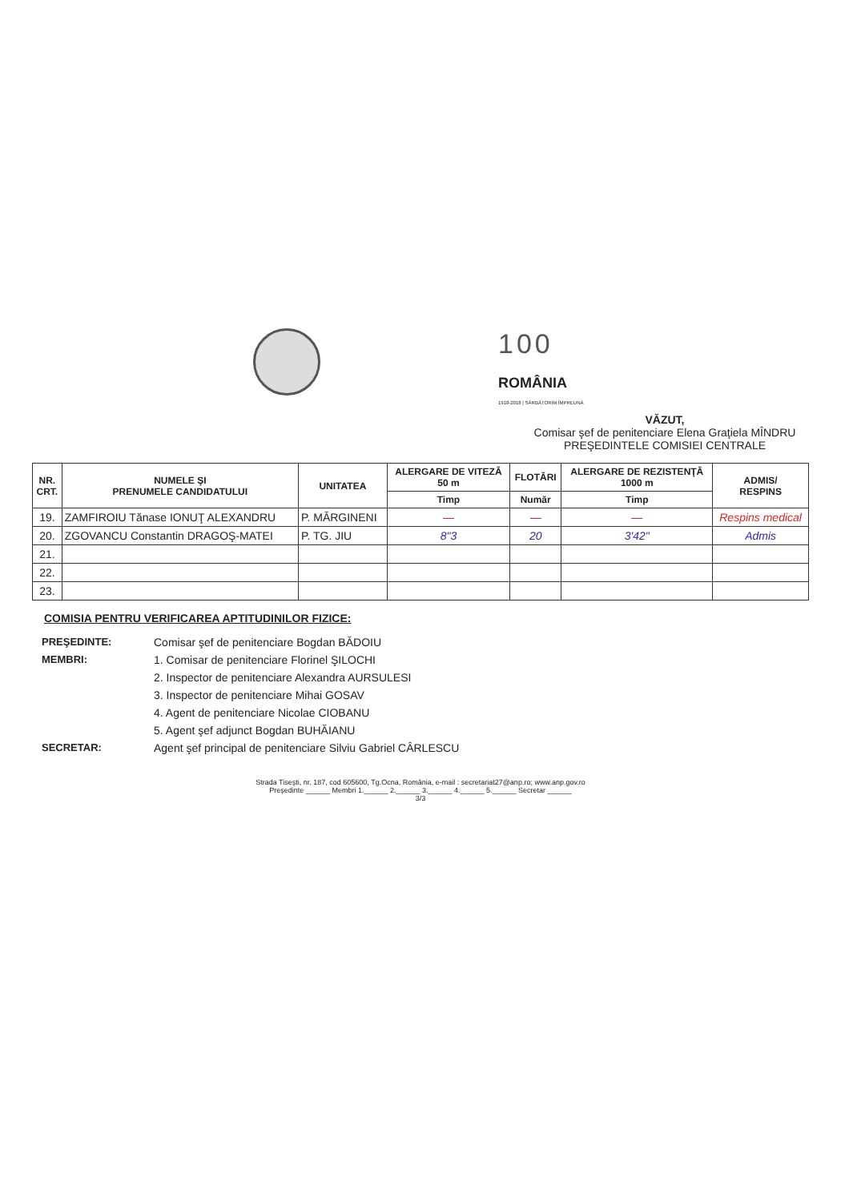100
ROMÂNIA
1918-2018 | SĂRBĂTORIM ÎMPREUNĂ
VĂZUT,
Comisar şef de penitenciare Elena Graţiela MÎNDRU
PREŞEDINTELE COMISIEI CENTRALE
| NR. CRT. | NUMELE ŞI PRENUMELE CANDIDATULUI | UNITATEA | ALERGARE DE VITEZĂ 50 m | FLOTĂRI | ALERGARE DE REZISTENŢĂ 1000 m | ADMIS/ RESPINS |
| --- | --- | --- | --- | --- | --- | --- |
| | | | Timp | Număr | Timp | |
| 19. | ZAMFIROIU Tănase IONUŢ ALEXANDRU | P. MĂRGINENI | — | — | — | Respins medical |
| 20. | ZGOVANCU Constantin DRAGOŞ-MATEI | P. TG. JIU | 8"3 | 20 | 3'42" | Admis |
| 21. | | | | | | |
| 22. | | | | | | |
| 23. | | | | | | |
COMISIA PENTRU VERIFICAREA APTITUDINILOR FIZICE:
PREŞEDINTE: Comisar şef de penitenciare Bogdan BĂDOIU MEMBRI: 1. Comisar de penitenciare Florinel ŞILOCHI 2. Inspector de penitenciare Alexandra AURSULESI 3. Inspector de penitenciare Mihai GOSAV 4. Agent de penitenciare Nicolae CIOBANU 5. Agent şef adjunct Bogdan BUHĂIANU SECRETAR: Agent şef principal de penitenciare Silviu Gabriel CÂRLESCU
Strada Tiseşti, nr. 187, cod 605600, Tg.Ocna, România, e-mail : secretariat27@anp.ro; www.anp.gov.ro
Preşedinte ______ Membri 1.______ 2.______ 3.______ 4.______ 5.______ Secretar ______
3/3